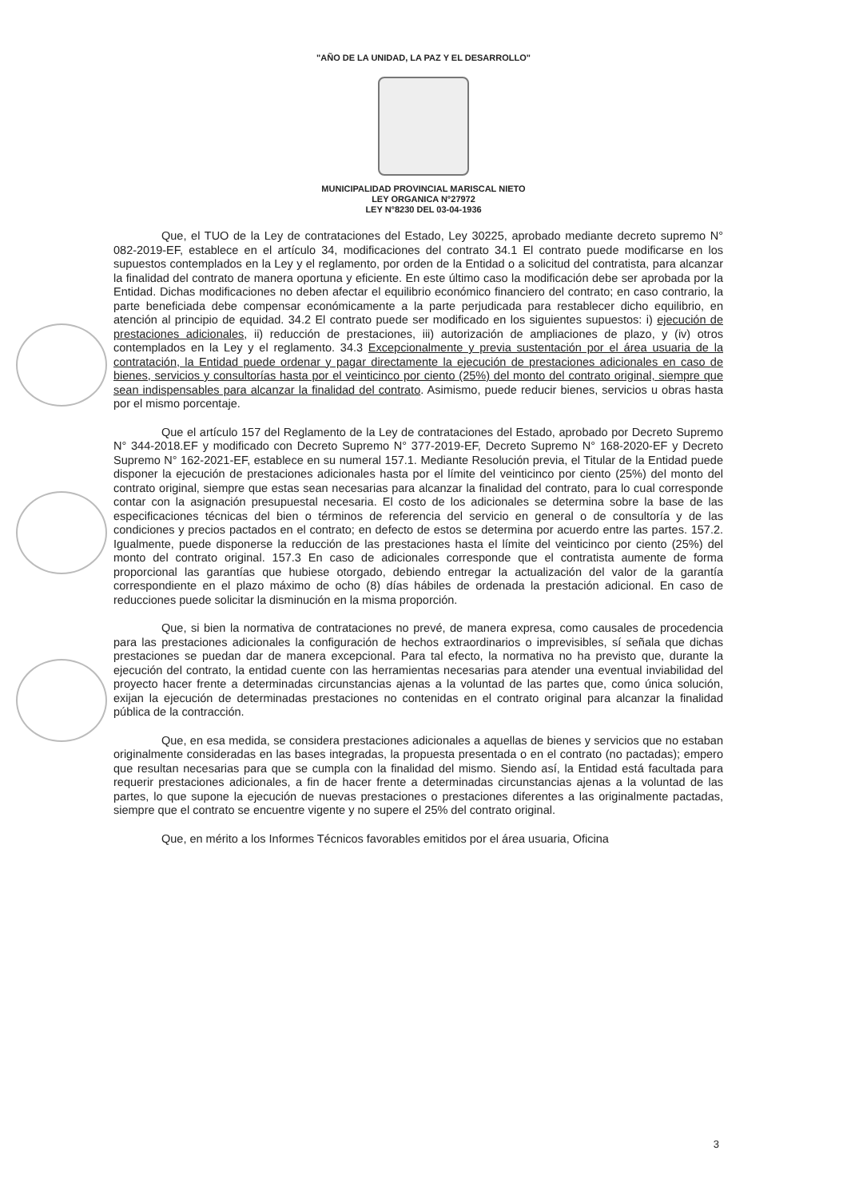"AÑO DE LA UNIDAD, LA PAZ Y EL DESARROLLO"
MUNICIPALIDAD PROVINCIAL MARISCAL NIETO
LEY ORGANICA N°27972
LEY N°8230 DEL 03-04-1936
Que, el TUO de la Ley de contrataciones del Estado, Ley 30225, aprobado mediante decreto supremo N° 082-2019-EF, establece en el artículo 34, modificaciones del contrato 34.1 El contrato puede modificarse en los supuestos contemplados en la Ley y el reglamento, por orden de la Entidad o a solicitud del contratista, para alcanzar la finalidad del contrato de manera oportuna y eficiente. En este último caso la modificación debe ser aprobada por la Entidad. Dichas modificaciones no deben afectar el equilibrio económico financiero del contrato; en caso contrario, la parte beneficiada debe compensar económicamente a la parte perjudicada para restablecer dicho equilibrio, en atención al principio de equidad. 34.2 El contrato puede ser modificado en los siguientes supuestos: i) ejecución de prestaciones adicionales, ii) reducción de prestaciones, iii) autorización de ampliaciones de plazo, y (iv) otros contemplados en la Ley y el reglamento. 34.3 Excepcionalmente y previa sustentación por el área usuaria de la contratación, la Entidad puede ordenar y pagar directamente la ejecución de prestaciones adicionales en caso de bienes, servicios y consultorías hasta por el veinticinco por ciento (25%) del monto del contrato original, siempre que sean indispensables para alcanzar la finalidad del contrato. Asimismo, puede reducir bienes, servicios u obras hasta por el mismo porcentaje.
Que el artículo 157 del Reglamento de la Ley de contrataciones del Estado, aprobado por Decreto Supremo N° 344-2018.EF y modificado con Decreto Supremo N° 377-2019-EF, Decreto Supremo N° 168-2020-EF y Decreto Supremo N° 162-2021-EF, establece en su numeral 157.1. Mediante Resolución previa, el Titular de la Entidad puede disponer la ejecución de prestaciones adicionales hasta por el límite del veinticinco por ciento (25%) del monto del contrato original, siempre que estas sean necesarias para alcanzar la finalidad del contrato, para lo cual corresponde contar con la asignación presupuestal necesaria. El costo de los adicionales se determina sobre la base de las especificaciones técnicas del bien o términos de referencia del servicio en general o de consultoría y de las condiciones y precios pactados en el contrato; en defecto de estos se determina por acuerdo entre las partes. 157.2. Igualmente, puede disponerse la reducción de las prestaciones hasta el límite del veinticinco por ciento (25%) del monto del contrato original. 157.3 En caso de adicionales corresponde que el contratista aumente de forma proporcional las garantías que hubiese otorgado, debiendo entregar la actualización del valor de la garantía correspondiente en el plazo máximo de ocho (8) días hábiles de ordenada la prestación adicional. En caso de reducciones puede solicitar la disminución en la misma proporción.
Que, si bien la normativa de contrataciones no prevé, de manera expresa, como causales de procedencia para las prestaciones adicionales la configuración de hechos extraordinarios o imprevisibles, sí señala que dichas prestaciones se puedan dar de manera excepcional. Para tal efecto, la normativa no ha previsto que, durante la ejecución del contrato, la entidad cuente con las herramientas necesarias para atender una eventual inviabilidad del proyecto hacer frente a determinadas circunstancias ajenas a la voluntad de las partes que, como única solución, exijan la ejecución de determinadas prestaciones no contenidas en el contrato original para alcanzar la finalidad pública de la contracción.
Que, en esa medida, se considera prestaciones adicionales a aquellas de bienes y servicios que no estaban originalmente consideradas en las bases integradas, la propuesta presentada o en el contrato (no pactadas); empero que resultan necesarias para que se cumpla con la finalidad del mismo. Siendo así, la Entidad está facultada para requerir prestaciones adicionales, a fin de hacer frente a determinadas circunstancias ajenas a la voluntad de las partes, lo que supone la ejecución de nuevas prestaciones o prestaciones diferentes a las originalmente pactadas, siempre que el contrato se encuentre vigente y no supere el 25% del contrato original.
Que, en mérito a los Informes Técnicos favorables emitidos por el área usuaria, Oficina
3